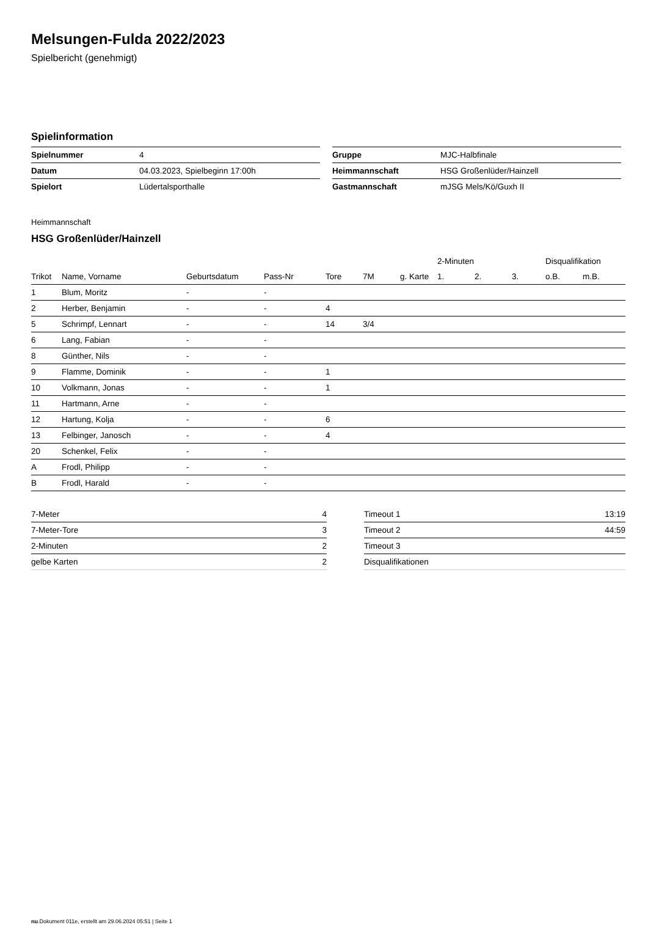Melsungen-Fulda 2022/2023
Spielbericht (genehmigt)
Spielinformation
| Spielnummer | 4 |
| Datum | 04.03.2023, Spielbeginn 17:00h |
| Spielort | Lüdertalsporthalle |
| Gruppe | MJC-Halbfinale |
| Heimmannschaft | HSG Großenlüder/Hainzell |
| Gastmannschaft | mJSG Mels/Kö/Guxh II |
Heimmannschaft
HSG Großenlüder/Hainzell
| | | | | | | | 2-Minuten | | | Disqualifikation | |
| --- | --- | --- | --- | --- | --- | --- | --- | --- | --- | --- | --- |
| Trikot | Name, Vorname | Geburtsdatum | Pass-Nr | Tore | 7M | g. Karte | 1. | 2. | 3. | o.B. | m.B. |
| 1 | Blum, Moritz | - | - | | | | | | | | |
| 2 | Herber, Benjamin | - | - | 4 | | | | | | | |
| 5 | Schrimpf, Lennart | - | - | 14 | 3/4 | | | | | | |
| 6 | Lang, Fabian | - | - | | | | | | | | |
| 8 | Günther, Nils | - | - | | | | | | | | |
| 9 | Flamme, Dominik | - | - | 1 | | | | | | | |
| 10 | Volkmann, Jonas | - | - | 1 | | | | | | | |
| 11 | Hartmann, Arne | - | - | | | | | | | | |
| 12 | Hartung, Kolja | - | - | 6 | | | | | | | |
| 13 | Felbinger, Janosch | - | - | 4 | | | | | | | |
| 20 | Schenkel, Felix | - | - | | | | | | | | |
| A | Frodl, Philipp | - | - | | | | | | | | |
| B | Frodl, Harald | - | - | | | | | | | | |
| 7-Meter | 4 |
| 7-Meter-Tore | 3 |
| 2-Minuten | 2 |
| gelbe Karten | 2 |
| Timeout 1 | 13:19 |
| Timeout 2 | 44:59 |
| Timeout 3 | |
| Disqualifikationen | |
nu.Dokument 011e, erstellt am 29.06.2024 05:51 | Seite 1